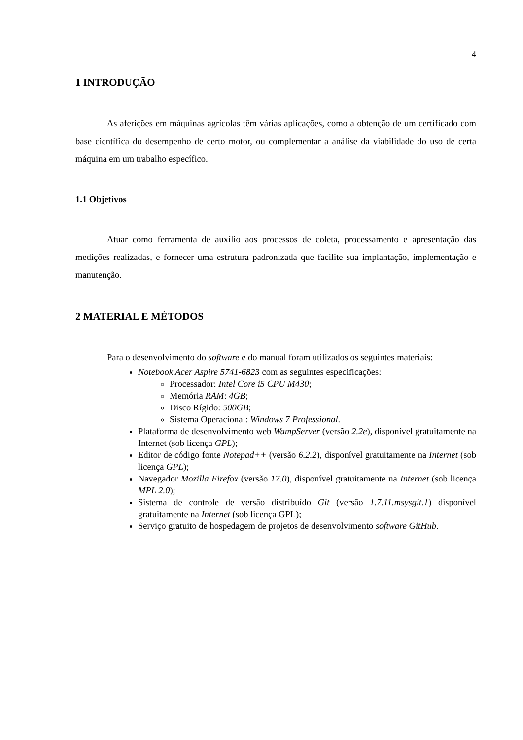4
1 INTRODUÇÃO
As aferições em máquinas agrícolas têm várias aplicações, como a obtenção de um certificado com base científica do desempenho de certo motor, ou complementar a análise da viabilidade do uso de certa máquina em um trabalho específico.
1.1 Objetivos
Atuar como ferramenta de auxílio aos processos de coleta, processamento e apresentação das medições realizadas, e fornecer uma estrutura padronizada que facilite sua implantação, implementação e manutenção.
2 MATERIAL E MÉTODOS
Para o desenvolvimento do software e do manual foram utilizados os seguintes materiais:
Notebook Acer Aspire 5741-6823 com as seguintes especificações:
Processador: Intel Core i5 CPU M430;
Memória RAM: 4GB;
Disco Rígido: 500GB;
Sistema Operacional: Windows 7 Professional.
Plataforma de desenvolvimento web WampServer (versão 2.2e), disponível gratuitamente na Internet (sob licença GPL);
Editor de código fonte Notepad++ (versão 6.2.2), disponível gratuitamente na Internet (sob licença GPL);
Navegador Mozilla Firefox (versão 17.0), disponível gratuitamente na Internet (sob licença MPL 2.0);
Sistema de controle de versão distribuído Git (versão 1.7.11.msysgit.1) disponível gratuitamente na Internet (sob licença GPL);
Serviço gratuito de hospedagem de projetos de desenvolvimento software GitHub.